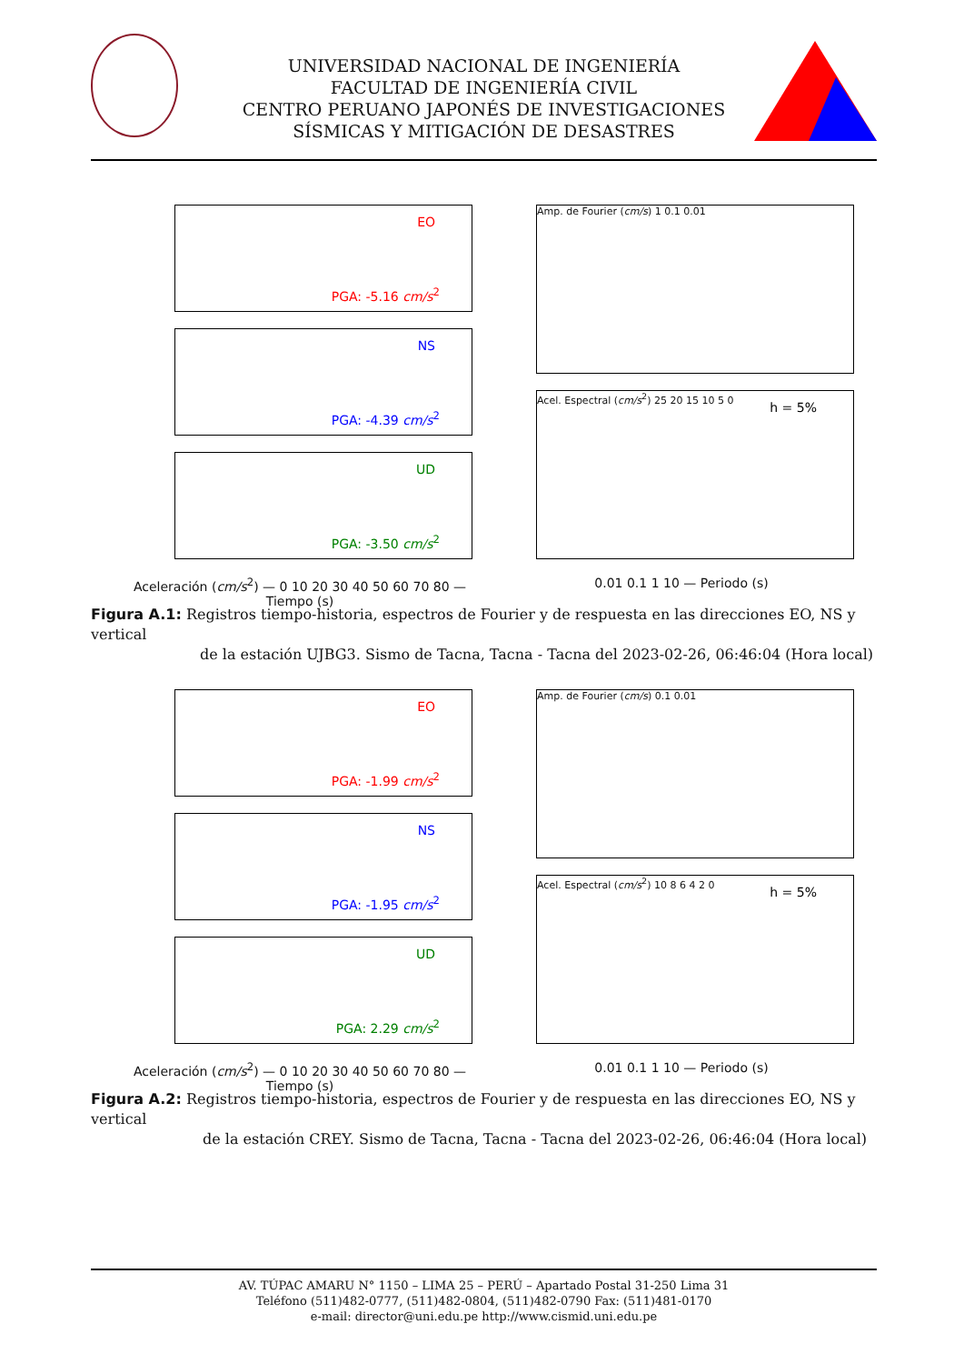UNIVERSIDAD NACIONAL DE INGENIERÍA
FACULTAD DE INGENIERÍA CIVIL
CENTRO PERUANO JAPONÉS DE INVESTIGACIONES
SÍSMICAS Y MITIGACIÓN DE DESASTRES
EO
PGA: -5.16 cm/s<sup>2</sup>
NS
PGA: -4.39 cm/s<sup>2</sup>
UD
PGA: -3.50 cm/s<sup>2</sup>
Aceleración (cm/s<sup>2</sup>) — 0 10 20 30 40 50 60 70 80 — Tiempo (s)
Amp. de Fourier (cm/s) 1 0.1 0.01
h = 5%
Acel. Espectral (cm/s<sup>2</sup>) 25 20 15 10 5 0
0.01 0.1 1 10 — Periodo (s)
Figura A.1: Registros tiempo-historia, espectros de Fourier y de respuesta en las direcciones EO, NS y vertical
de la estación UJBG3. Sismo de Tacna, Tacna - Tacna del 2023-02-26, 06:46:04 (Hora local)
EO
PGA: -1.99 cm/s<sup>2</sup>
NS
PGA: -1.95 cm/s<sup>2</sup>
UD
PGA: 2.29 cm/s<sup>2</sup>
Aceleración (cm/s<sup>2</sup>) — 0 10 20 30 40 50 60 70 80 — Tiempo (s)
Amp. de Fourier (cm/s) 0.1 0.01
h = 5%
Acel. Espectral (cm/s<sup>2</sup>) 10 8 6 4 2 0
0.01 0.1 1 10 — Periodo (s)
Figura A.2: Registros tiempo-historia, espectros de Fourier y de respuesta en las direcciones EO, NS y vertical
de la estación CREY. Sismo de Tacna, Tacna - Tacna del 2023-02-26, 06:46:04 (Hora local)
AV. TÚPAC AMARU N° 1150 – LIMA 25 – PERÚ – Apartado Postal 31-250 Lima 31
Teléfono (511)482-0777, (511)482-0804, (511)482-0790 Fax: (511)481-0170
e-mail: director@uni.edu.pe http://www.cismid.uni.edu.pe